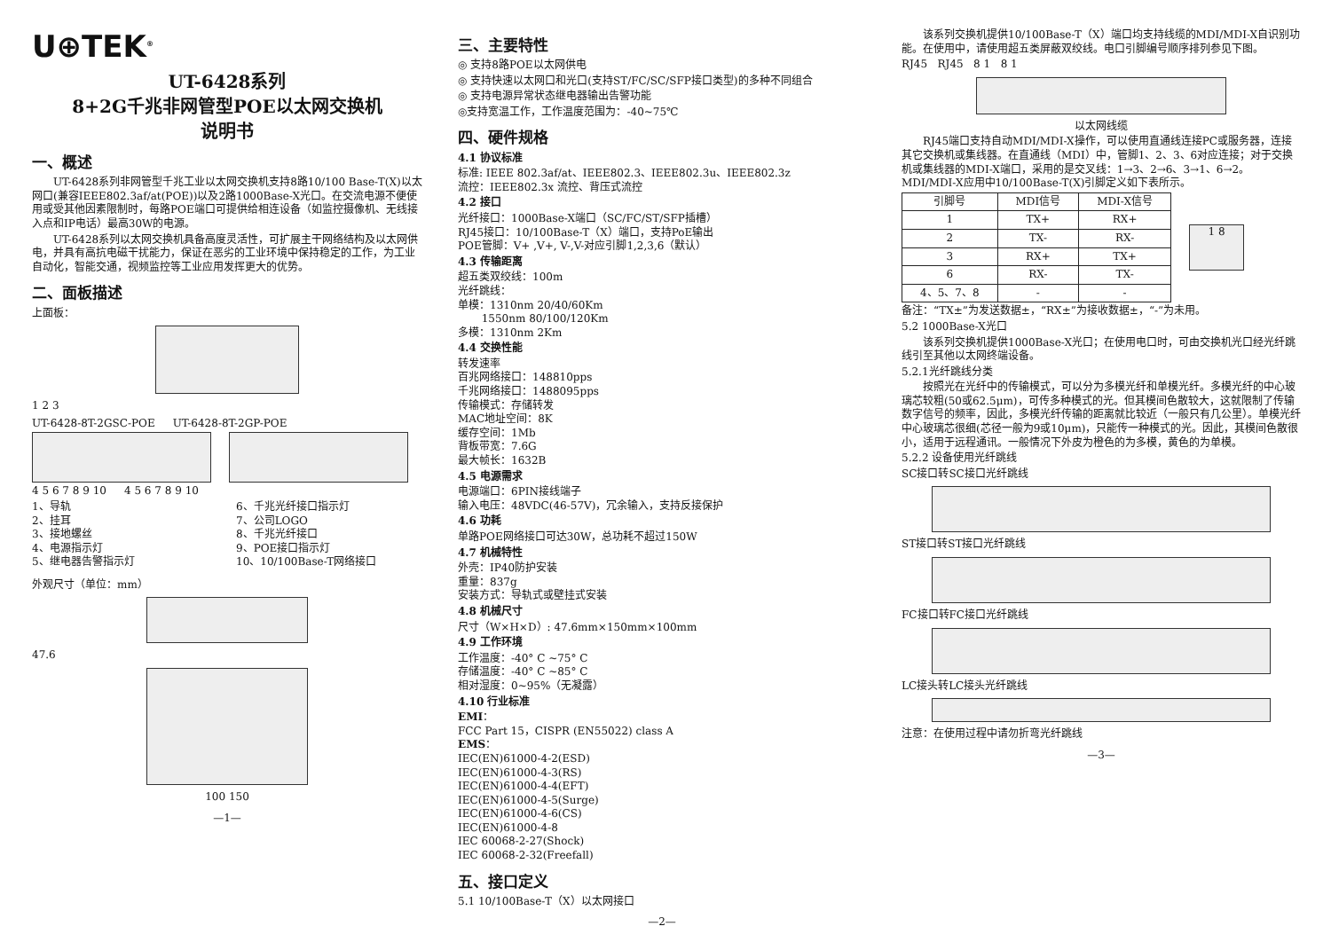U⊕TEK<sup>®</sup>
UT-6428系列
8+2G千兆非网管型POE以太网交换机
说明书
一、概述
UT-6428系列非网管型千兆工业以太网交换机支持8路10/100 Base-T(X)以太网口(兼容IEEE802.3af/at(POE))以及2路1000Base-X光口。在交流电源不便使用或受其他因素限制时，每路POE端口可提供给相连设备（如监控摄像机、无线接入点和IP电话）最高30W的电源。
UT-6428系列以太网交换机具备高度灵活性，可扩展主干网络结构及以太网供电，并具有高抗电磁干扰能力，保证在恶劣的工业环境中保持稳定的工作，为工业自动化，智能交通，视频监控等工业应用发挥更大的优势。
二、面板描述
上面板：
1 2 3
UT-6428-8T-2GSC-POE UT-6428-8T-2GP-POE
4 5 6 7 8 9 10 4 5 6 7 8 9 10
1、导轨
2、挂耳
3、接地螺丝
4、电源指示灯
5、继电器告警指示灯
6、千兆光纤接口指示灯
7、公司LOGO
8、千兆光纤接口
9、POE接口指示灯
10、10/100Base-T网络接口
外观尺寸（单位：mm）
47.6
100 150
—1—
三、主要特性
◎ 支持8路POE以太网供电
◎ 支持快速以太网口和光口(支持ST/FC/SC/SFP接口类型)的多种不同组合
◎ 支持电源异常状态继电器输出告警功能
◎支持宽温工作，工作温度范围为：-40~75℃
四、硬件规格
4.1 协议标准
标准: IEEE 802.3af/at、IEEE802.3、IEEE802.3u、IEEE802.3z
流控：IEEE802.3x 流控、背压式流控
4.2 接口
光纤接口：1000Base-X端口（SC/FC/ST/SFP插槽）
RJ45接口：10/100Base-T（X）端口，支持PoE输出
POE管脚：V+ ,V+, V-,V-对应引脚1,2,3,6（默认）
4.3 传输距离
超五类双绞线：100m
光纤跳线：
单模：1310nm 20/40/60Km
1550nm 80/100/120Km
多模：1310nm 2Km
4.4 交换性能
转发速率
百兆网络接口：148810pps
千兆网络接口：1488095pps
传输模式：存储转发
MAC地址空间：8K
缓存空间：1Mb
背板带宽：7.6G
最大帧长：1632B
4.5 电源需求
电源端口：6PIN接线端子
输入电压：48VDC(46-57V)，冗余输入，支持反接保护
4.6 功耗
单路POE网络接口可达30W，总功耗不超过150W
4.7 机械特性
外壳：IP40防护安装
重量：837g
安装方式：导轨式或壁挂式安装
4.8 机械尺寸
尺寸（W×H×D）: 47.6mm×150mm×100mm
4.9 工作环境
工作温度：-40° C ~75° C
存储温度：-40° C ~85° C
相对湿度：0~95%（无凝露）
4.10 行业标准
EMI：
FCC Part 15，CISPR (EN55022) class A
EMS：
IEC(EN)61000-4-2(ESD)
IEC(EN)61000-4-3(RS)
IEC(EN)61000-4-4(EFT)
IEC(EN)61000-4-5(Surge)
IEC(EN)61000-4-6(CS)
IEC(EN)61000-4-8
IEC 60068-2-27(Shock)
IEC 60068-2-32(Freefall)
五、接口定义
5.1 10/100Base-T（X）以太网接口
—2—
该系列交换机提供10/100Base-T（X）端口均支持线缆的MDI/MDI-X自识别功能。在使用中，请使用超五类屏蔽双绞线。电口引脚编号顺序排列参见下图。
RJ45 RJ45 8 1 8 1
以太网线缆
RJ45端口支持自动MDI/MDI-X操作，可以使用直通线连接PC或服务器，连接其它交换机或集线器。在直通线（MDI）中，管脚1、2、3、6对应连接；对于交换机或集线器的MDI-X端口，采用的是交叉线：1→3、2→6、3→1、6→2。MDI/MDI-X应用中10/100Base-T(X)引脚定义如下表所示。
| 引脚号 | MDI信号 | MDI-X信号 |
| --- | --- | --- |
| 1 | TX+ | RX+ |
| 2 | TX- | RX- |
| 3 | RX+ | TX+ |
| 6 | RX- | TX- |
| 4、5、7、8 | - | - |
1 8
备注：“TX±”为发送数据±，“RX±”为接收数据±，“-”为未用。
5.2 1000Base-X光口
该系列交换机提供1000Base-X光口；在使用电口时，可由交换机光口经光纤跳线引至其他以太网终端设备。
5.2.1光纤跳线分类
按照光在光纤中的传输模式，可以分为多模光纤和单模光纤。多模光纤的中心玻璃芯较粗(50或62.5μm)，可传多种模式的光。但其模间色散较大，这就限制了传输数字信号的频率，因此，多模光纤传输的距离就比较近（一般只有几公里）。单模光纤中心玻璃芯很细(芯径一般为9或10μm)，只能传一种模式的光。因此，其模间色散很小，适用于远程通讯。一般情况下外皮为橙色的为多模，黄色的为单模。
5.2.2 设备使用光纤跳线
SC接口转SC接口光纤跳线
ST接口转ST接口光纤跳线
FC接口转FC接口光纤跳线
LC接头转LC接头光纤跳线
注意：在使用过程中请勿折弯光纤跳线
—3—